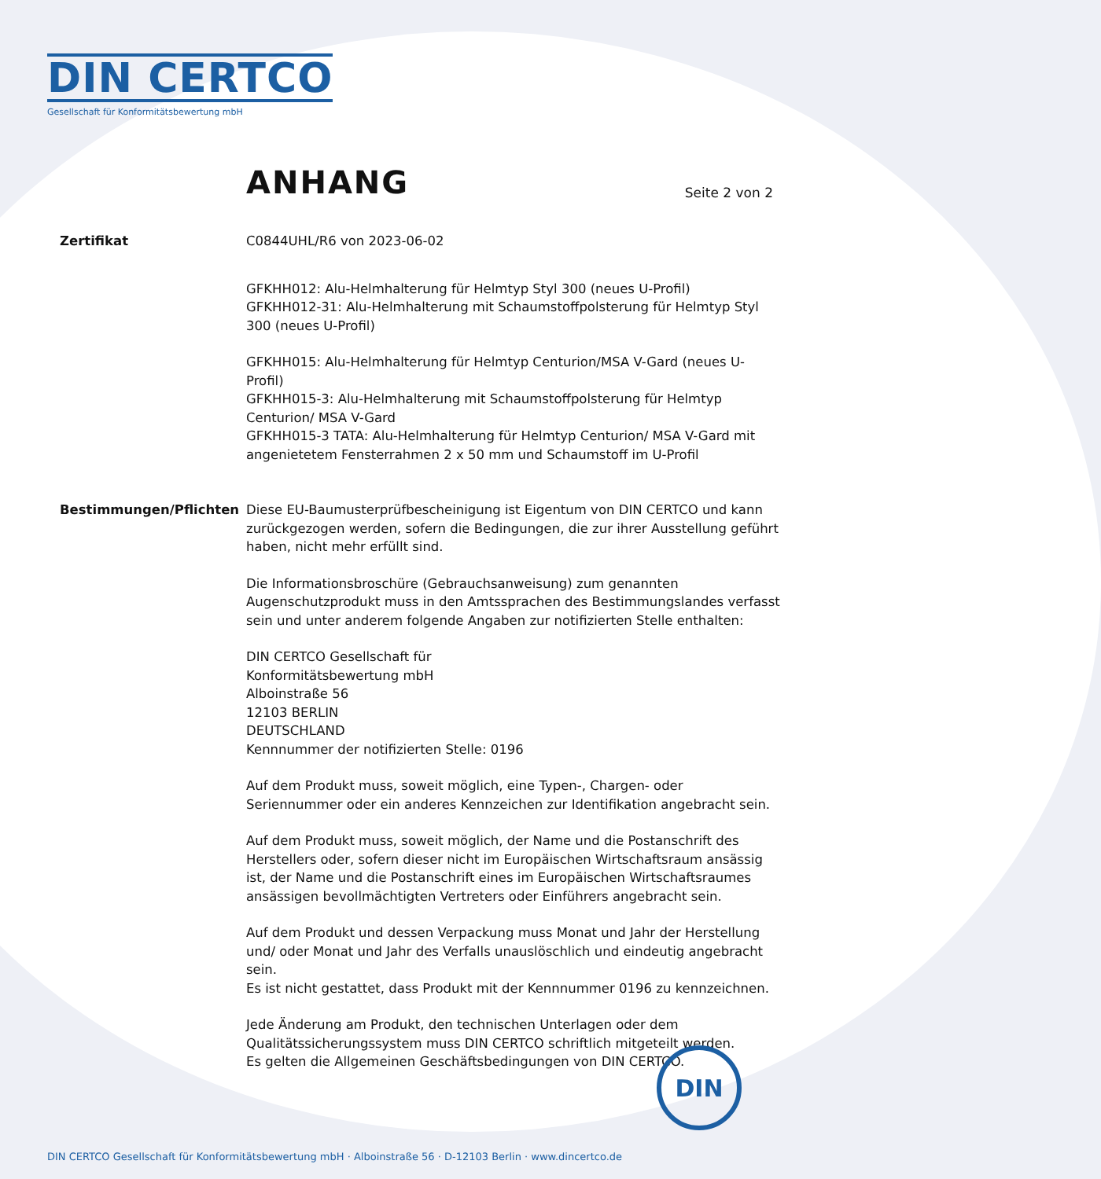DIN CERTCO
Gesellschaft für Konformitätsbewertung mbH
ANHANG
Seite 2 von 2
Zertifikat C0844UHL/R6 von 2023-06-02
GFKHH012: Alu-Helmhalterung für Helmtyp Styl 300 (neues U-Profil)
GFKHH012-31: Alu-Helmhalterung mit Schaumstoffpolsterung für Helmtyp Styl 300 (neues U-Profil)
GFKHH015: Alu-Helmhalterung für Helmtyp Centurion/MSA V-Gard (neues U-Profil)
GFKHH015-3: Alu-Helmhalterung mit Schaumstoffpolsterung für Helmtyp Centurion/ MSA V-Gard
GFKHH015-3 TATA: Alu-Helmhalterung für Helmtyp Centurion/ MSA V-Gard mit angenietetem Fensterrahmen 2 x 50 mm und Schaumstoff im U-Profil
Bestimmungen/Pflichten Diese EU-Baumusterprüfbescheinigung ist Eigentum von DIN CERTCO und kann zurückgezogen werden, sofern die Bedingungen, die zur ihrer Ausstellung geführt haben, nicht mehr erfüllt sind.
Die Informationsbroschüre (Gebrauchsanweisung) zum genannten Augenschutzprodukt muss in den Amtssprachen des Bestimmungslandes verfasst sein und unter anderem folgende Angaben zur notifizierten Stelle enthalten:
DIN CERTCO Gesellschaft für
Konformitätsbewertung mbH
Alboinstraße 56
12103 BERLIN
DEUTSCHLAND
Kennnummer der notifizierten Stelle: 0196
Auf dem Produkt muss, soweit möglich, eine Typen-, Chargen- oder Seriennummer oder ein anderes Kennzeichen zur Identifikation angebracht sein.
Auf dem Produkt muss, soweit möglich, der Name und die Postanschrift des Herstellers oder, sofern dieser nicht im Europäischen Wirtschaftsraum ansässig ist, der Name und die Postanschrift eines im Europäischen Wirtschaftsraumes ansässigen bevollmächtigten Vertreters oder Einführers angebracht sein.
Auf dem Produkt und dessen Verpackung muss Monat und Jahr der Herstellung und/ oder Monat und Jahr des Verfalls unauslöschlich und eindeutig angebracht sein.
Es ist nicht gestattet, dass Produkt mit der Kennnummer 0196 zu kennzeichnen.
Jede Änderung am Produkt, den technischen Unterlagen oder dem Qualitätssicherungssystem muss DIN CERTCO schriftlich mitgeteilt werden.
Es gelten die Allgemeinen Geschäftsbedingungen von DIN CERTCO.
DIN
DIN CERTCO Gesellschaft für Konformitätsbewertung mbH · Alboinstraße 56 · D-12103 Berlin · www.dincertco.de